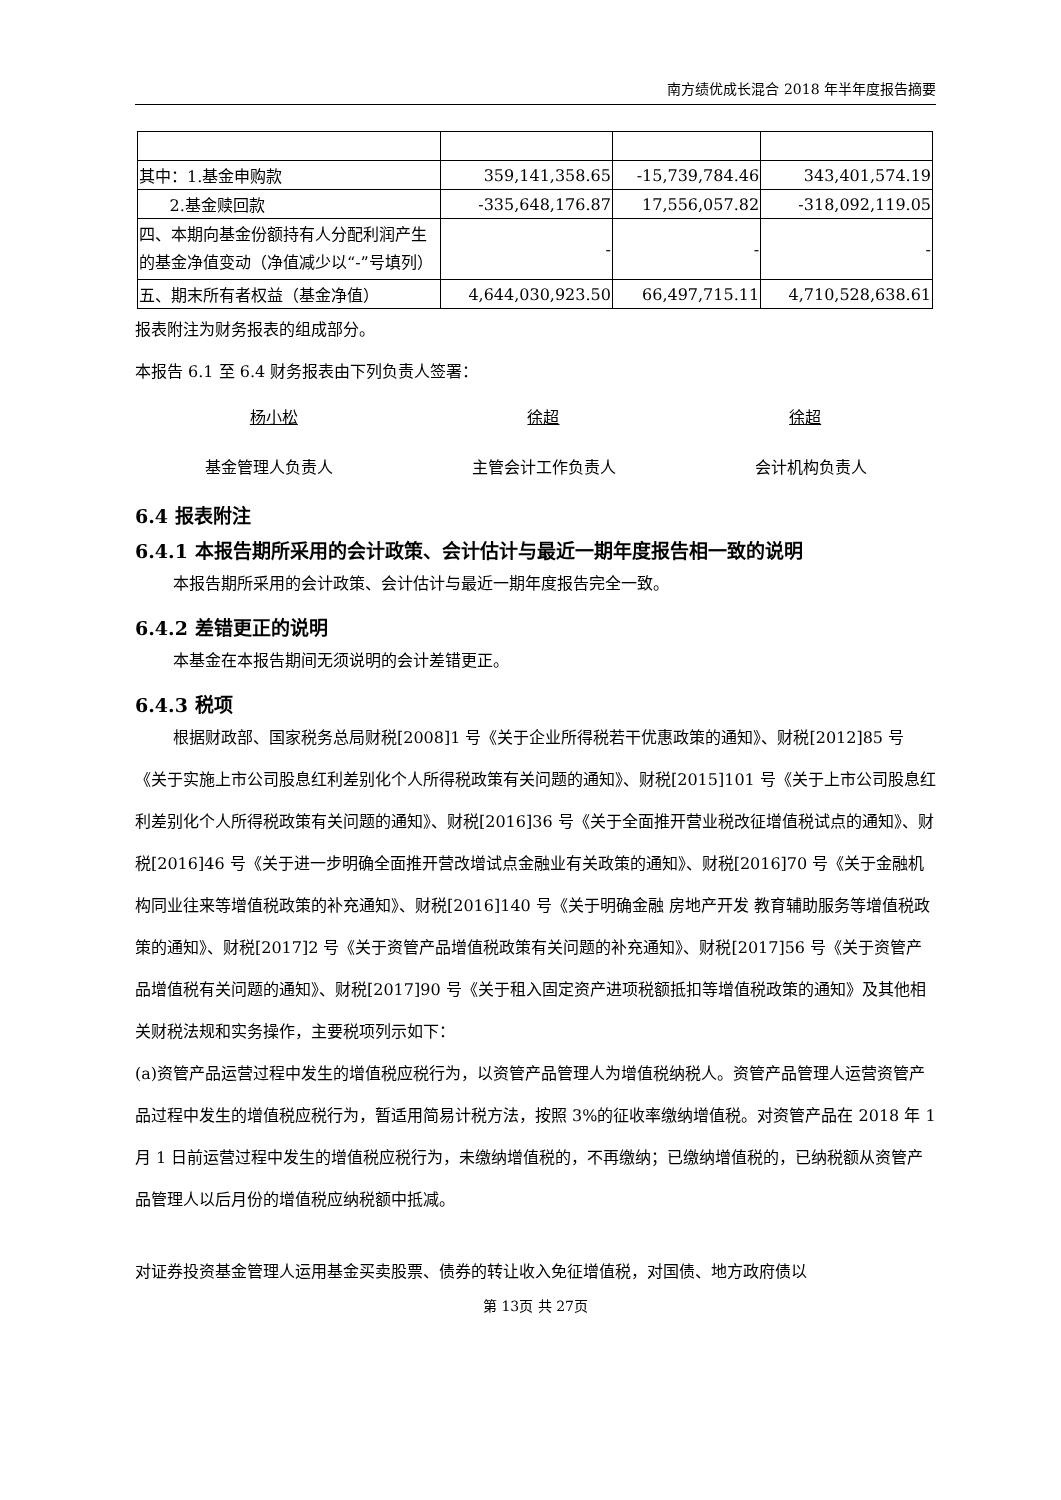南方绩优成长混合 2018 年半年度报告摘要
| 其中：1.基金申购款 | 359,141,358.65 | -15,739,784.46 | 343,401,574.19 |
| 2.基金赎回款 | -335,648,176.87 | 17,556,057.82 | -318,092,119.05 |
| 四、本期向基金份额持有人分配利润产生的基金净值变动（净值减少以“-”号填列） | - | - | - |
| 五、期末所有者权益（基金净值） | 4,644,030,923.50 | 66,497,715.11 | 4,710,528,638.61 |
报表附注为财务报表的组成部分。
本报告 6.1 至 6.4 财务报表由下列负责人签署：
杨小松 徐超 徐超
基金管理人负责人 主管会计工作负责人 会计机构负责人
6.4 报表附注
6.4.1 本报告期所采用的会计政策、会计估计与最近一期年度报告相一致的说明
本报告期所采用的会计政策、会计估计与最近一期年度报告完全一致。
6.4.2 差错更正的说明
本基金在本报告期间无须说明的会计差错更正。
6.4.3 税项
根据财政部、国家税务总局财税[2008]1 号《关于企业所得税若干优惠政策的通知》、财税[2012]85 号《关于实施上市公司股息红利差别化个人所得税政策有关问题的通知》、财税[2015]101 号《关于上市公司股息红利差别化个人所得税政策有关问题的通知》、财税[2016]36 号《关于全面推开营业税改征增值税试点的通知》、财税[2016]46 号《关于进一步明确全面推开营改增试点金融业有关政策的通知》、财税[2016]70 号《关于金融机构同业往来等增值税政策的补充通知》、财税[2016]140 号《关于明确金融 房地产开发 教育辅助服务等增值税政策的通知》、财税[2017]2 号《关于资管产品增值税政策有关问题的补充通知》、财税[2017]56 号《关于资管产品增值税有关问题的通知》、财税[2017]90 号《关于租入固定资产进项税额抵扣等增值税政策的通知》及其他相关财税法规和实务操作，主要税项列示如下：
(a)资管产品运营过程中发生的增值税应税行为，以资管产品管理人为增值税纳税人。资管产品管理人运营资管产品过程中发生的增值税应税行为，暂适用简易计税方法，按照 3%的征收率缴纳增值税。对资管产品在 2018 年 1 月 1 日前运营过程中发生的增值税应税行为，未缴纳增值税的，不再缴纳；已缴纳增值税的，已纳税额从资管产品管理人以后月份的增值税应纳税额中抵减。
对证券投资基金管理人运用基金买卖股票、债券的转让收入免征增值税，对国债、地方政府债以
第 13页 共 27页